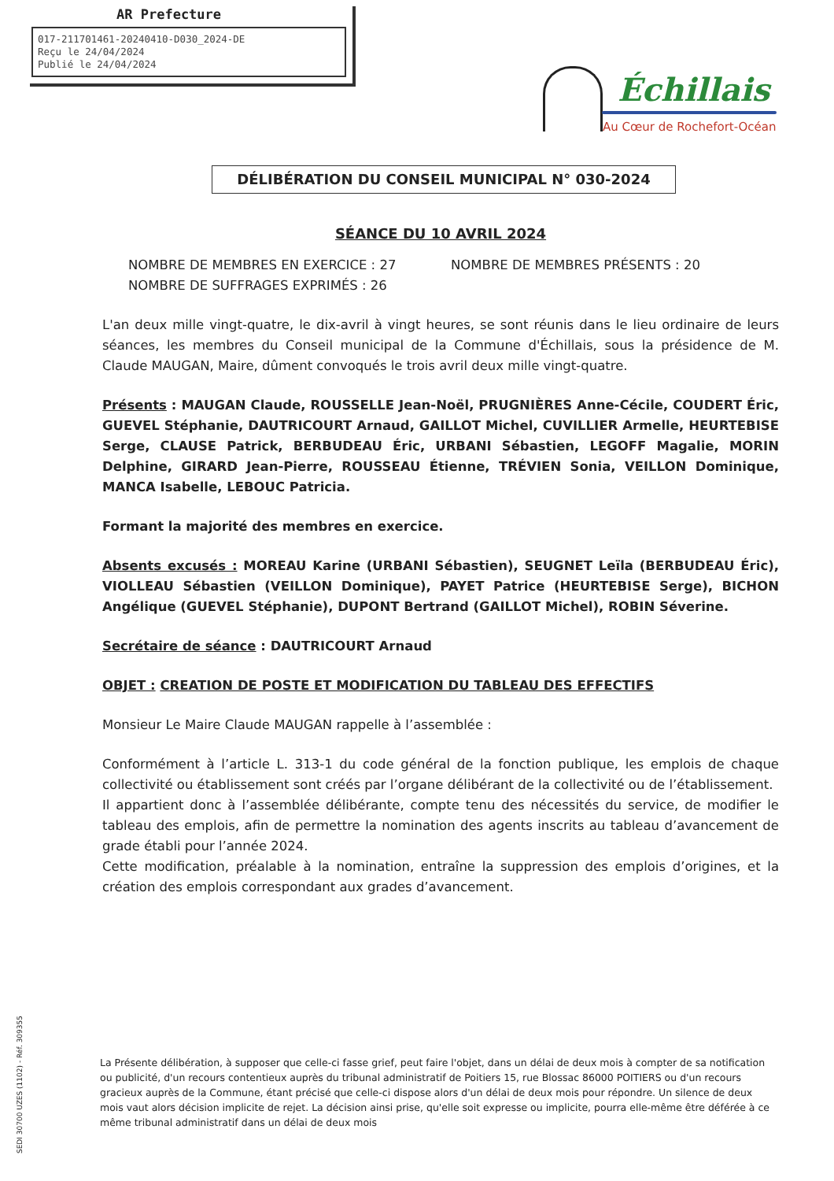AR Prefecture
017-211701461-20240410-D030_2024-DE
Reçu le 24/04/2024
Publié le 24/04/2024
Échillais
Au Cœur de Rochefort-Océan
DÉLIBÉRATION DU CONSEIL MUNICIPAL N° 030-2024
SÉANCE DU 10 AVRIL 2024
NOMBRE DE MEMBRES EN EXERCICE : 27 NOMBRE DE MEMBRES PRÉSENTS : 20
NOMBRE DE SUFFRAGES EXPRIMÉS : 26
L'an deux mille vingt-quatre, le dix-avril à vingt heures, se sont réunis dans le lieu ordinaire de leurs séances, les membres du Conseil municipal de la Commune d'Échillais, sous la présidence de M. Claude MAUGAN, Maire, dûment convoqués le trois avril deux mille vingt-quatre.
Présents : MAUGAN Claude, ROUSSELLE Jean-Noël, PRUGNIÈRES Anne-Cécile, COUDERT Éric, GUEVEL Stéphanie, DAUTRICOURT Arnaud, GAILLOT Michel, CUVILLIER Armelle, HEURTEBISE Serge, CLAUSE Patrick, BERBUDEAU Éric, URBANI Sébastien, LEGOFF Magalie, MORIN Delphine, GIRARD Jean-Pierre, ROUSSEAU Étienne, TRÉVIEN Sonia, VEILLON Dominique, MANCA Isabelle, LEBOUC Patricia.
Formant la majorité des membres en exercice.
Absents excusés : MOREAU Karine (URBANI Sébastien), SEUGNET Leïla (BERBUDEAU Éric), VIOLLEAU Sébastien (VEILLON Dominique), PAYET Patrice (HEURTEBISE Serge), BICHON Angélique (GUEVEL Stéphanie), DUPONT Bertrand (GAILLOT Michel), ROBIN Séverine.
Secrétaire de séance : DAUTRICOURT Arnaud
OBJET : CREATION DE POSTE ET MODIFICATION DU TABLEAU DES EFFECTIFS
Monsieur Le Maire Claude MAUGAN rappelle à l’assemblée :
Conformément à l’article L. 313-1 du code général de la fonction publique, les emplois de chaque collectivité ou établissement sont créés par l’organe délibérant de la collectivité ou de l’établissement.
Il appartient donc à l’assemblée délibérante, compte tenu des nécessités du service, de modifier le tableau des emplois, afin de permettre la nomination des agents inscrits au tableau d’avancement de grade établi pour l’année 2024.
Cette modification, préalable à la nomination, entraîne la suppression des emplois d’origines, et la création des emplois correspondant aux grades d’avancement.
SEDI 30700 UZES (1102) - Réf. 309355
La Présente délibération, à supposer que celle-ci fasse grief, peut faire l'objet, dans un délai de deux mois à compter de sa notification ou publicité, d'un recours contentieux auprès du tribunal administratif de Poitiers 15, rue Blossac 86000 POITIERS ou d'un recours gracieux auprès de la Commune, étant précisé que celle-ci dispose alors d'un délai de deux mois pour répondre. Un silence de deux mois vaut alors décision implicite de rejet. La décision ainsi prise, qu'elle soit expresse ou implicite, pourra elle-même être déférée à ce même tribunal administratif dans un délai de deux mois